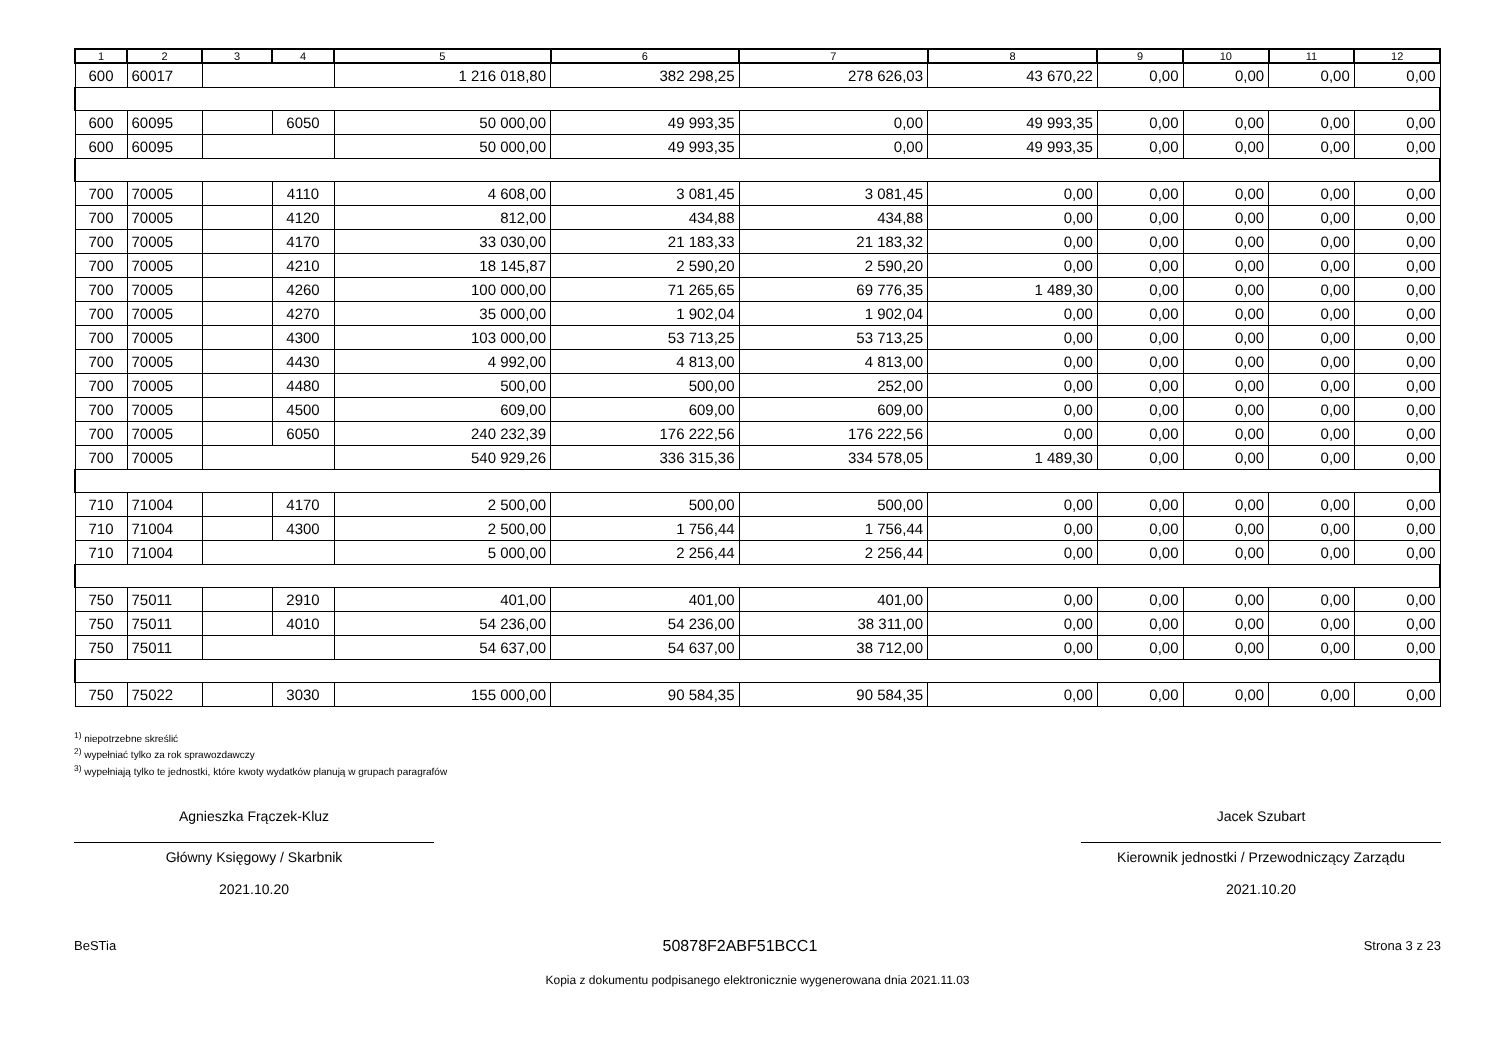| 1 | 2 | 3 | 4 | 5 | 6 | 7 | 8 | 9 | 10 | 11 | 12 |
| --- | --- | --- | --- | --- | --- | --- | --- | --- | --- | --- | --- |
| 600 | 60017 | | | 1 216 018,80 | 382 298,25 | 278 626,03 | 43 670,22 | 0,00 | 0,00 | 0,00 | 0,00 |
| 600 | 60095 | | 6050 | 50 000,00 | 49 993,35 | 0,00 | 49 993,35 | 0,00 | 0,00 | 0,00 | 0,00 |
| 600 | 60095 | | | 50 000,00 | 49 993,35 | 0,00 | 49 993,35 | 0,00 | 0,00 | 0,00 | 0,00 |
| 700 | 70005 | | 4110 | 4 608,00 | 3 081,45 | 3 081,45 | 0,00 | 0,00 | 0,00 | 0,00 | 0,00 |
| 700 | 70005 | | 4120 | 812,00 | 434,88 | 434,88 | 0,00 | 0,00 | 0,00 | 0,00 | 0,00 |
| 700 | 70005 | | 4170 | 33 030,00 | 21 183,33 | 21 183,32 | 0,00 | 0,00 | 0,00 | 0,00 | 0,00 |
| 700 | 70005 | | 4210 | 18 145,87 | 2 590,20 | 2 590,20 | 0,00 | 0,00 | 0,00 | 0,00 | 0,00 |
| 700 | 70005 | | 4260 | 100 000,00 | 71 265,65 | 69 776,35 | 1 489,30 | 0,00 | 0,00 | 0,00 | 0,00 |
| 700 | 70005 | | 4270 | 35 000,00 | 1 902,04 | 1 902,04 | 0,00 | 0,00 | 0,00 | 0,00 | 0,00 |
| 700 | 70005 | | 4300 | 103 000,00 | 53 713,25 | 53 713,25 | 0,00 | 0,00 | 0,00 | 0,00 | 0,00 |
| 700 | 70005 | | 4430 | 4 992,00 | 4 813,00 | 4 813,00 | 0,00 | 0,00 | 0,00 | 0,00 | 0,00 |
| 700 | 70005 | | 4480 | 500,00 | 500,00 | 252,00 | 0,00 | 0,00 | 0,00 | 0,00 | 0,00 |
| 700 | 70005 | | 4500 | 609,00 | 609,00 | 609,00 | 0,00 | 0,00 | 0,00 | 0,00 | 0,00 |
| 700 | 70005 | | 6050 | 240 232,39 | 176 222,56 | 176 222,56 | 0,00 | 0,00 | 0,00 | 0,00 | 0,00 |
| 700 | 70005 | | | 540 929,26 | 336 315,36 | 334 578,05 | 1 489,30 | 0,00 | 0,00 | 0,00 | 0,00 |
| 710 | 71004 | | 4170 | 2 500,00 | 500,00 | 500,00 | 0,00 | 0,00 | 0,00 | 0,00 | 0,00 |
| 710 | 71004 | | 4300 | 2 500,00 | 1 756,44 | 1 756,44 | 0,00 | 0,00 | 0,00 | 0,00 | 0,00 |
| 710 | 71004 | | | 5 000,00 | 2 256,44 | 2 256,44 | 0,00 | 0,00 | 0,00 | 0,00 | 0,00 |
| 750 | 75011 | | 2910 | 401,00 | 401,00 | 401,00 | 0,00 | 0,00 | 0,00 | 0,00 | 0,00 |
| 750 | 75011 | | 4010 | 54 236,00 | 54 236,00 | 38 311,00 | 0,00 | 0,00 | 0,00 | 0,00 | 0,00 |
| 750 | 75011 | | | 54 637,00 | 54 637,00 | 38 712,00 | 0,00 | 0,00 | 0,00 | 0,00 | 0,00 |
| 750 | 75022 | | 3030 | 155 000,00 | 90 584,35 | 90 584,35 | 0,00 | 0,00 | 0,00 | 0,00 | 0,00 |
<sup>1)</sup> niepotrzebne skreślić
<sup>2)</sup> wypełniać tylko za rok sprawozdawczy
<sup>3)</sup> wypełniają tylko te jednostki, które kwoty wydatków planują w grupach paragrafów
Agnieszka Frączek-Kluz
Główny Księgowy / Skarbnik
2021.10.20
Jacek Szubart
Kierownik jednostki / Przewodniczący Zarządu
2021.10.20
BeSTia 50878F2ABF51BCC1 Strona 3 z 23
Kopia z dokumentu podpisanego elektronicznie wygenerowana dnia 2021.11.03